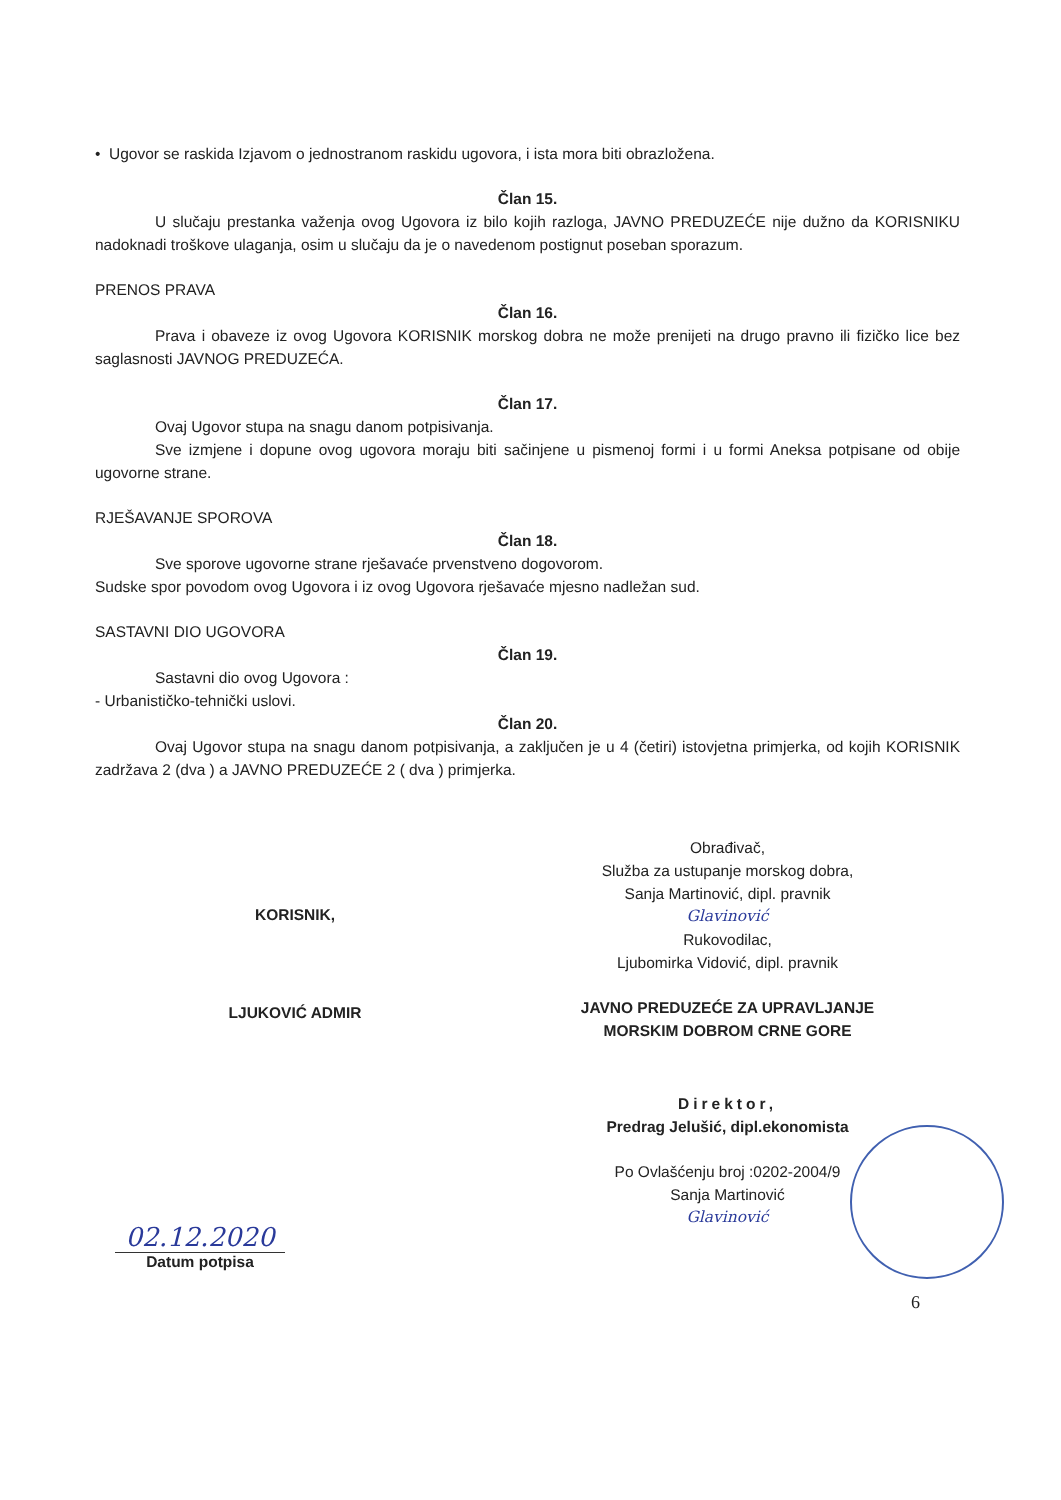• Ugovor se raskida Izjavom o jednostranom raskidu ugovora, i ista mora biti obrazložena.
Član 15.
U slučaju prestanka važenja ovog Ugovora iz bilo kojih razloga, JAVNO PREDUZEĆE nije dužno da KORISNIKU nadoknadi troškove ulaganja, osim u slučaju da je o navedenom postignut poseban sporazum.
PRENOS PRAVA
Član 16.
Prava i obaveze iz ovog Ugovora KORISNIK morskog dobra ne može prenijeti na drugo pravno ili fizičko lice bez saglasnosti JAVNOG PREDUZEĆA.
Član 17.
Ovaj Ugovor stupa na snagu danom potpisivanja.
Sve izmjene i dopune ovog ugovora moraju biti sačinjene u pismenoj formi i u formi Aneksa potpisane od obije ugovorne strane.
RJEŠAVANJE SPOROVA
Član 18.
Sve sporove ugovorne strane rješavaće prvenstveno dogovorom.
Sudske spor povodom ovog Ugovora i iz ovog Ugovora rješavaće mjesno nadležan sud.
SASTAVNI DIO UGOVORA
Član 19.
Sastavni dio ovog Ugovora :
- Urbanističko-tehnički uslovi.
Član 20.
Ovaj Ugovor stupa na snagu danom potpisivanja, a zaključen je u 4 (četiri) istovjetna primjerka, od kojih KORISNIK zadržava 2 (dva ) a JAVNO PREDUZEĆE 2 ( dva ) primjerka.
KORISNIK,
LJUKOVIĆ ADMIR
02.12.2020
Datum potpisa
Obrađivač,
Služba za ustupanje morskog dobra,
Sanja Martinović, dipl. pravnik
Glavinović
Rukovodilac,
Ljubomirka Vidović, dipl. pravnik
JAVNO PREDUZEĆE ZA UPRAVLJANJE
MORSKIM DOBROM CRNE GORE
Direktor,
Predrag Jelušić, dipl.ekonomista
Po Ovlašćenju broj :0202-2004/9
Sanja Martinović
Glavinović
6